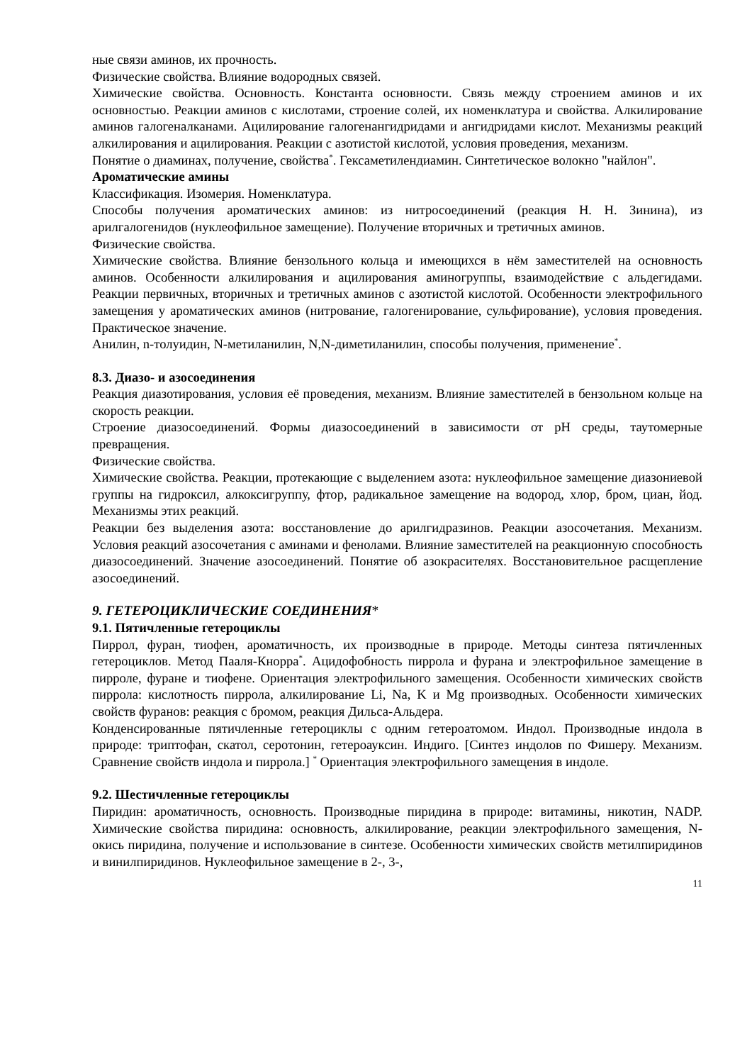ные связи аминов, их прочность.
Физические свойства. Влияние водородных связей.
Химические свойства. Основность. Константа основности. Связь между строением аминов и их основностью. Реакции аминов с кислотами, строение солей, их номенклатура и свойства. Алкилирование аминов галогеналканами. Ацилирование галогенангидридами и ангидридами кислот. Механизмы реакций алкилирования и ацилирования. Реакции с азотистой кислотой, условия проведения, механизм.
Понятие о диаминах, получение, свойства<sup>*</sup>. Гексаметилендиамин. Синтетическое волокно "найлон".
Ароматические амины
Классификация. Изомерия. Номенклатура.
Способы получения ароматических аминов: из нитросоединений (реакция Н. Н. Зинина), из арилгалогенидов (нуклеофильное замещение). Получение вторичных и третичных аминов.
Физические свойства.
Химические свойства. Влияние бензольного кольца и имеющихся в нём заместителей на основность аминов. Особенности алкилирования и ацилирования аминогруппы, взаимодействие с альдегидами. Реакции первичных, вторичных и третичных аминов с азотистой кислотой. Особенности электрофильного замещения у ароматических аминов (нитрование, галогенирование, сульфирование), условия проведения. Практическое значение.
Анилин, n-толуидин, N-метиланилин, N,N-диметиланилин, способы получения, применение<sup>*</sup>.
8.3. Диазо- и азосоединения
Реакция диазотирования, условия её проведения, механизм. Влияние заместителей в бензольном кольце на скорость реакции.
Строение диазосоединений. Формы диазосоединений в зависимости от pH среды, таутомерные превращения.
Физические свойства.
Химические свойства. Реакции, протекающие с выделением азота: нуклеофильное замещение диазониевой группы на гидроксил, алкоксигруппу, фтор, радикальное замещение на водород, хлор, бром, циан, йод. Механизмы этих реакций.
Реакции без выделения азота: восстановление до арилгидразинов. Реакции азосочетания. Механизм. Условия реакций азосочетания с аминами и фенолами. Влияние заместителей на реакционную способность диазосоединений. Значение азосоединений. Понятие об азокрасителях. Восстановительное расщепление азосоединений.
9. ГЕТЕРОЦИКЛИЧЕСКИЕ СОЕДИНЕНИЯ*
9.1. Пятичленные гетероциклы
Пиррол, фуран, тиофен, ароматичность, их производные в природе. Методы синтеза пятичленных гетероциклов. Метод Пааля-Кнорра<sup>*</sup>. Ацидофобность пиррола и фурана и электрофильное замещение в пирроле, фуране и тиофене. Ориентация электрофильного замещения. Особенности химических свойств пиррола: кислотность пиррола, алкилирование Li, Na, K и Mg производных. Особенности химических свойств фуранов: реакция с бромом, реакция Дильса-Альдера.
Конденсированные пятичленные гетероциклы с одним гетероатомом. Индол. Производные индола в природе: триптофан, скатол, серотонин, гетероауксин. Индиго. [Синтез индолов по Фишеру. Механизм. Сравнение свойств индола и пиррола.] <sup>*</sup> Ориентация электрофильного замещения в индоле.
9.2. Шестичленные гетероциклы
Пиридин: ароматичность, основность. Производные пиридина в природе: витамины, никотин, NADP. Химические свойства пиридина: основность, алкилирование, реакции электрофильного замещения, N-окись пиридина, получение и использование в синтезе. Особенности химических свойств метилпиридинов и винилпиридинов. Нуклеофильное замещение в 2-, 3-,
11